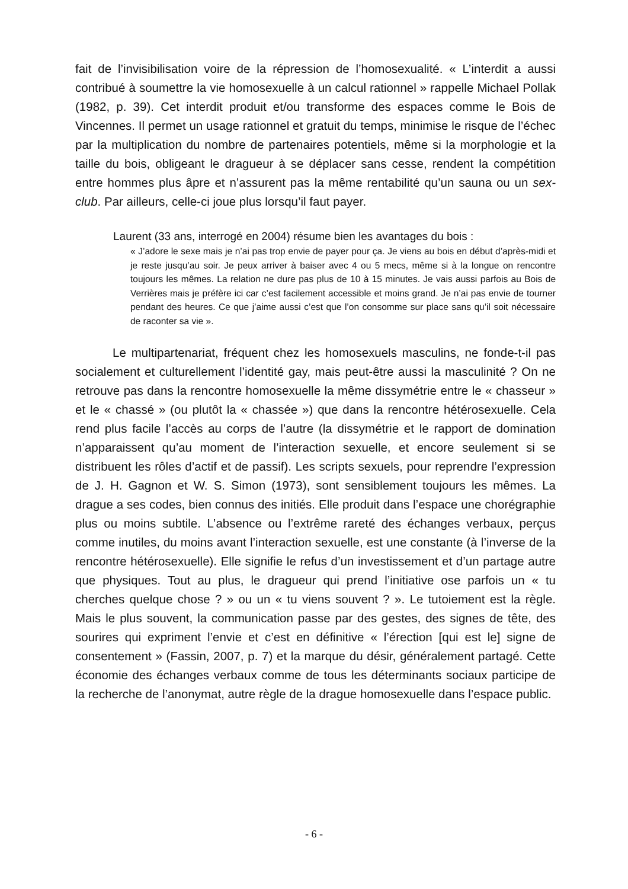fait de l’invisibilisation voire de la répression de l’homosexualité. « L’interdit a aussi contribué à soumettre la vie homosexuelle à un calcul rationnel » rappelle Michael Pollak (1982, p. 39). Cet interdit produit et/ou transforme des espaces comme le Bois de Vincennes. Il permet un usage rationnel et gratuit du temps, minimise le risque de l’échec par la multiplication du nombre de partenaires potentiels, même si la morphologie et la taille du bois, obligeant le dragueur à se déplacer sans cesse, rendent la compétition entre hommes plus âpre et n’assurent pas la même rentabilité qu’un sauna ou un sex-club. Par ailleurs, celle-ci joue plus lorsqu’il faut payer.
Laurent (33 ans, interrogé en 2004) résume bien les avantages du bois :
« J’adore le sexe mais je n’ai pas trop envie de payer pour ça. Je viens au bois en début d’après-midi et je reste jusqu’au soir. Je peux arriver à baiser avec 4 ou 5 mecs, même si à la longue on rencontre toujours les mêmes. La relation ne dure pas plus de 10 à 15 minutes. Je vais aussi parfois au Bois de Verrières mais je préfère ici car c’est facilement accessible et moins grand. Je n’ai pas envie de tourner pendant des heures. Ce que j’aime aussi c’est que l’on consomme sur place sans qu’il soit nécessaire de raconter sa vie ».
Le multipartenariat, fréquent chez les homosexuels masculins, ne fonde-t-il pas socialement et culturellement l’identité gay, mais peut-être aussi la masculinité ? On ne retrouve pas dans la rencontre homosexuelle la même dissymétrie entre le « chasseur » et le « chassé » (ou plutôt la « chassée ») que dans la rencontre hétérosexuelle. Cela rend plus facile l’accès au corps de l’autre (la dissymétrie et le rapport de domination n’apparaissent qu’au moment de l’interaction sexuelle, et encore seulement si se distribuent les rôles d’actif et de passif). Les scripts sexuels, pour reprendre l’expression de J. H. Gagnon et W. S. Simon (1973), sont sensiblement toujours les mêmes. La drague a ses codes, bien connus des initiés. Elle produit dans l’espace une chorégraphie plus ou moins subtile. L’absence ou l’extrême rareté des échanges verbaux, perçus comme inutiles, du moins avant l’interaction sexuelle, est une constante (à l’inverse de la rencontre hétérosexuelle). Elle signifie le refus d’un investissement et d’un partage autre que physiques. Tout au plus, le dragueur qui prend l’initiative ose parfois un « tu cherches quelque chose ? » ou un « tu viens souvent ? ». Le tutoiement est la règle. Mais le plus souvent, la communication passe par des gestes, des signes de tête, des sourires qui expriment l’envie et c’est en définitive « l’érection [qui est le] signe de consentement » (Fassin, 2007, p. 7) et la marque du désir, généralement partagé. Cette économie des échanges verbaux comme de tous les déterminants sociaux participe de la recherche de l’anonymat, autre règle de la drague homosexuelle dans l’espace public.
- 6 -